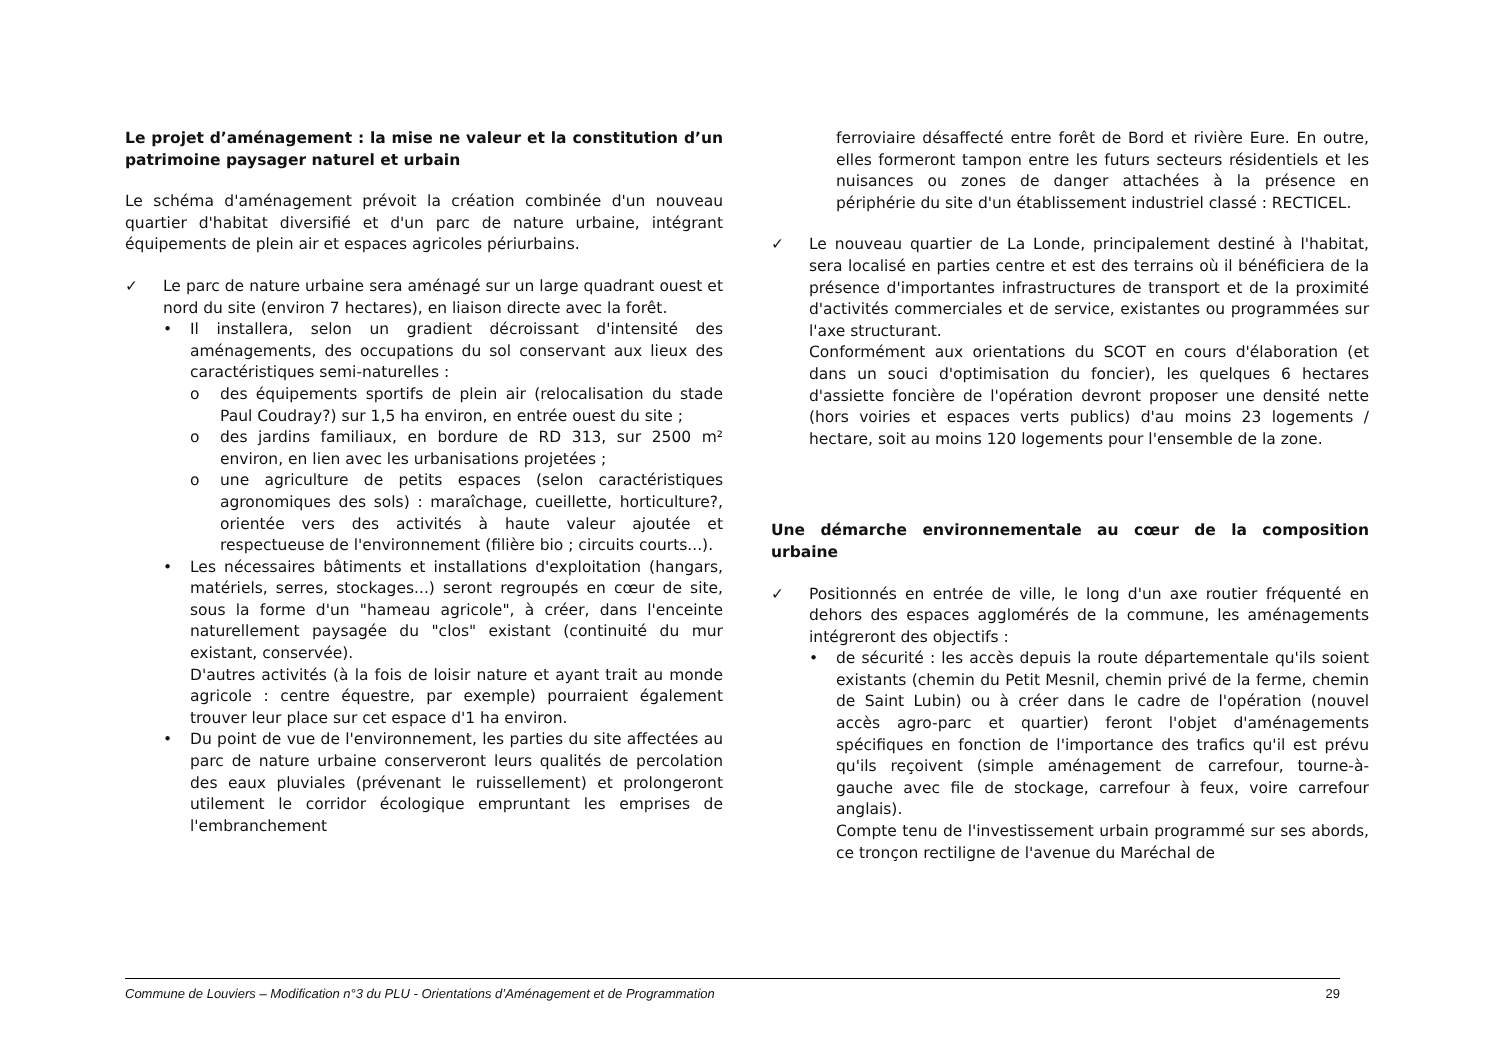Le projet d’aménagement : la mise ne valeur et la constitution d’un patrimoine paysager naturel et urbain
Le schéma d'aménagement prévoit la création combinée d'un nouveau quartier d'habitat diversifié et d'un parc de nature urbaine, intégrant équipements de plein air et espaces agricoles périurbains.
✓ Le parc de nature urbaine sera aménagé sur un large quadrant ouest et nord du site (environ 7 hectares), en liaison directe avec la forêt.
• Il installera, selon un gradient décroissant d'intensité des aménagements, des occupations du sol conservant aux lieux des caractéristiques semi-naturelles :
o des équipements sportifs de plein air (relocalisation du stade Paul Coudray?) sur 1,5 ha environ, en entrée ouest du site ;
o des jardins familiaux, en bordure de RD 313, sur 2500 m² environ, en lien avec les urbanisations projetées ;
o une agriculture de petits espaces (selon caractéristiques agronomiques des sols) : maraîchage, cueillette, horticulture?, orientée vers des activités à haute valeur ajoutée et respectueuse de l'environnement (filière bio ; circuits courts...).
• Les nécessaires bâtiments et installations d'exploitation (hangars, matériels, serres, stockages...) seront regroupés en cœur de site, sous la forme d'un "hameau agricole", à créer, dans l'enceinte naturellement paysagée du "clos" existant (continuité du mur existant, conservée).
D'autres activités (à la fois de loisir nature et ayant trait au monde agricole : centre équestre, par exemple) pourraient également trouver leur place sur cet espace d'1 ha environ.
• Du point de vue de l'environnement, les parties du site affectées au parc de nature urbaine conserveront leurs qualités de percolation des eaux pluviales (prévenant le ruissellement) et prolongeront utilement le corridor écologique empruntant les emprises de l'embranchement
ferroviaire désaffecté entre forêt de Bord et rivière Eure. En outre, elles formeront tampon entre les futurs secteurs résidentiels et les nuisances ou zones de danger attachées à la présence en périphérie du site d'un établissement industriel classé : RECTICEL.
✓ Le nouveau quartier de La Londe, principalement destiné à l'habitat, sera localisé en parties centre et est des terrains où il bénéficiera de la présence d'importantes infrastructures de transport et de la proximité d'activités commerciales et de service, existantes ou programmées sur l'axe structurant.
Conformément aux orientations du SCOT en cours d'élaboration (et dans un souci d'optimisation du foncier), les quelques 6 hectares d'assiette foncière de l'opération devront proposer une densité nette (hors voiries et espaces verts publics) d'au moins 23 logements / hectare, soit au moins 120 logements pour l'ensemble de la zone.
Une démarche environnementale au cœur de la composition urbaine
✓ Positionnés en entrée de ville, le long d'un axe routier fréquenté en dehors des espaces agglomérés de la commune, les aménagements intégreront des objectifs :
• de sécurité : les accès depuis la route départementale qu'ils soient existants (chemin du Petit Mesnil, chemin privé de la ferme, chemin de Saint Lubin) ou à créer dans le cadre de l'opération (nouvel accès agro-parc et quartier) feront l'objet d'aménagements spécifiques en fonction de l'importance des trafics qu'il est prévu qu'ils reçoivent (simple aménagement de carrefour, tourne-à-gauche avec file de stockage, carrefour à feux, voire carrefour anglais).
Compte tenu de l'investissement urbain programmé sur ses abords, ce tronçon rectiligne de l'avenue du Maréchal de
Commune de Louviers – Modification n°3 du PLU - Orientations d’Aménagement et de Programmation 29